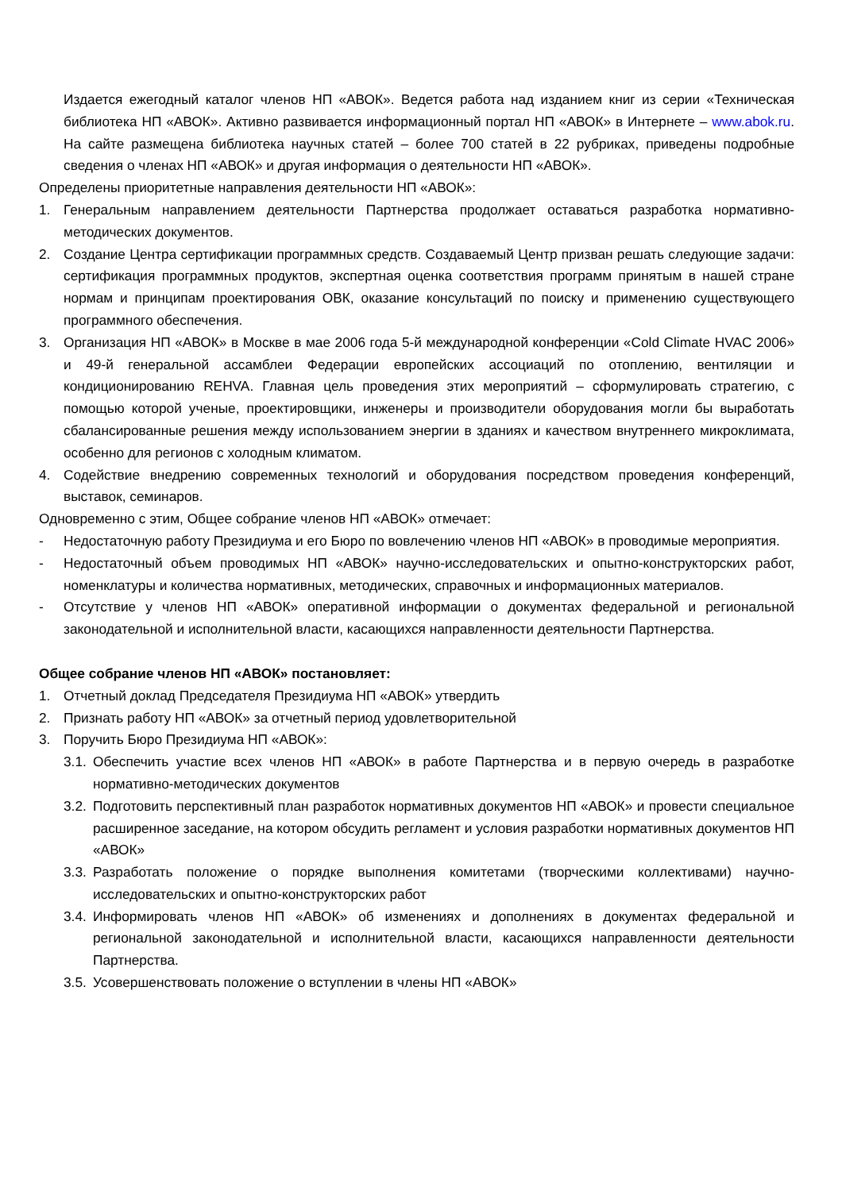Издается ежегодный каталог членов НП «АВОК». Ведется работа над изданием книг из серии «Техническая библиотека НП «АВОК». Активно развивается информационный портал НП «АВОК» в Интернете – www.abok.ru. На сайте размещена библиотека научных статей – более 700 статей в 22 рубриках, приведены подробные сведения о членах НП «АВОК» и другая информация о деятельности НП «АВОК».
Определены приоритетные направления деятельности НП «АВОК»:
1. Генеральным направлением деятельности Партнерства продолжает оставаться разработка нормативно-методических документов.
2. Создание Центра сертификации программных средств. Создаваемый Центр призван решать следующие задачи: сертификация программных продуктов, экспертная оценка соответствия программ принятым в нашей стране нормам и принципам проектирования ОВК, оказание консультаций по поиску и применению существующего программного обеспечения.
3. Организация НП «АВОК» в Москве в мае 2006 года 5-й международной конференции «Cold Climate HVAC 2006» и 49-й генеральной ассамблеи Федерации европейских ассоциаций по отоплению, вентиляции и кондиционированию REHVA. Главная цель проведения этих мероприятий – сформулировать стратегию, с помощью которой ученые, проектировщики, инженеры и производители оборудования могли бы выработать сбалансированные решения между использованием энергии в зданиях и качеством внутреннего микроклимата, особенно для регионов с холодным климатом.
4. Содействие внедрению современных технологий и оборудования посредством проведения конференций, выставок, семинаров.
Одновременно с этим, Общее собрание членов НП «АВОК» отмечает:
- Недостаточную работу Президиума и его Бюро по вовлечению членов НП «АВОК» в проводимые мероприятия.
- Недостаточный объем проводимых НП «АВОК» научно-исследовательских и опытно-конструкторских работ, номенклатуры и количества нормативных, методических, справочных и информационных материалов.
- Отсутствие у членов НП «АВОК» оперативной информации о документах федеральной и региональной законодательной и исполнительной власти, касающихся направленности деятельности Партнерства.
Общее собрание членов НП «АВОК» постановляет:
1. Отчетный доклад Председателя Президиума НП «АВОК» утвердить
2. Признать работу НП «АВОК» за отчетный период удовлетворительной
3. Поручить Бюро Президиума НП «АВОК»:
3.1. Обеспечить участие всех членов НП «АВОК» в работе Партнерства и в первую очередь в разработке нормативно-методических документов
3.2. Подготовить перспективный план разработок нормативных документов НП «АВОК» и провести специальное расширенное заседание, на котором обсудить регламент и условия разработки нормативных документов НП «АВОК»
3.3. Разработать положение о порядке выполнения комитетами (творческими коллективами) научно-исследовательских и опытно-конструкторских работ
3.4. Информировать членов НП «АВОК» об изменениях и дополнениях в документах федеральной и региональной законодательной и исполнительной власти, касающихся направленности деятельности Партнерства.
3.5. Усовершенствовать положение о вступлении в члены НП «АВОК»